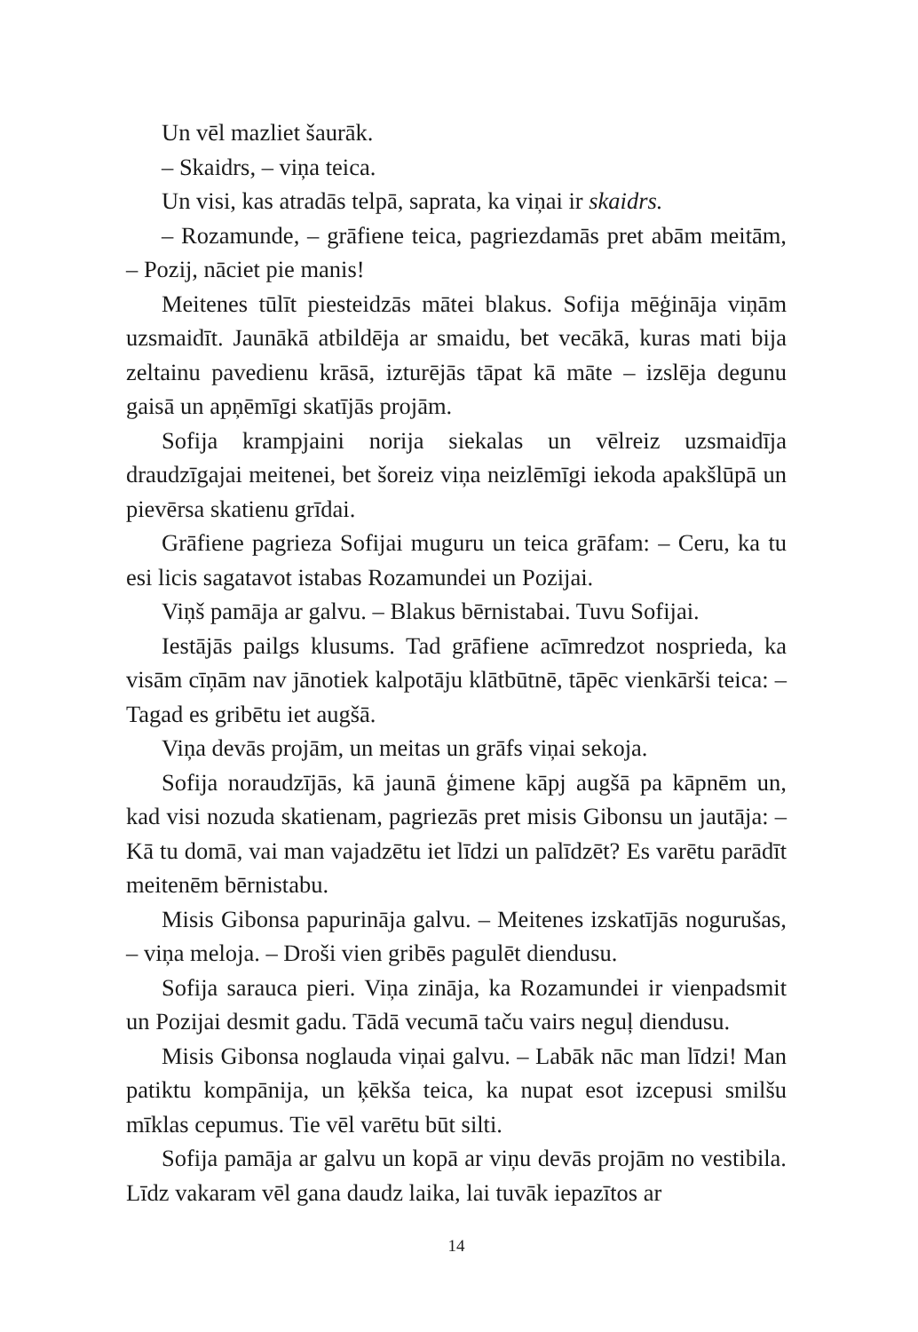Un vēl mazliet šaurāk.
– Skaidrs, – viņa teica.
Un visi, kas atradās telpā, saprata, ka viņai ir skaidrs.
– Rozamunde, – grāfiene teica, pagriezdamās pret abām meitām, – Pozij, nāciet pie manis!
Meitenes tūlīt piesteidzās mātei blakus. Sofija mēģināja viņām uzsmaidīt. Jaunākā atbildēja ar smaidu, bet vecākā, kuras mati bija zeltainu pavedienu krāsā, izturējās tāpat kā māte – izslēja degunu gaisā un apņēmīgi skatījās projām.
Sofija krampjaini norija siekalas un vēlreiz uzsmaidīja draudzīgajai meitenei, bet šoreiz viņa neizlēmīgi iekoda apakšlūpā un pievērsa skatienu grīdai.
Grāfiene pagrieza Sofijai muguru un teica grāfam: – Ceru, ka tu esi licis sagatavot istabas Rozamundei un Pozijai.
Viņš pamāja ar galvu. – Blakus bērnistabai. Tuvu Sofijai.
Iestājās pailgs klusums. Tad grāfiene acīmredzot nosprieda, ka visām cīņām nav jānotiek kalpotāju klātbūtnē, tāpēc vienkārši teica: – Tagad es gribētu iet augšā.
Viņa devās projām, un meitas un grāfs viņai sekoja.
Sofija noraudzījās, kā jaunā ģimene kāpj augšā pa kāpnēm un, kad visi nozuda skatienam, pagriezās pret misis Gibonsu un jautāja: – Kā tu domā, vai man vajadzētu iet līdzi un palīdzēt? Es varētu parādīt meitenēm bērnistabu.
Misis Gibonsa papurināja galvu. – Meitenes izskatījās nogurušas, – viņa meloja. – Droši vien gribēs pagulēt diendusu.
Sofija sarauca pieri. Viņa zināja, ka Rozamundei ir vienpadsmit un Pozijai desmit gadu. Tādā vecumā taču vairs neguļ diendusu.
Misis Gibonsa noglauda viņai galvu. – Labāk nāc man līdzi! Man patiktu kompānija, un ķēkša teica, ka nupat esot izcepusi smilšu mīklas cepumus. Tie vēl varētu būt silti.
Sofija pamāja ar galvu un kopā ar viņu devās projām no vestibila. Līdz vakaram vēl gana daudz laika, lai tuvāk iepazītos ar
14